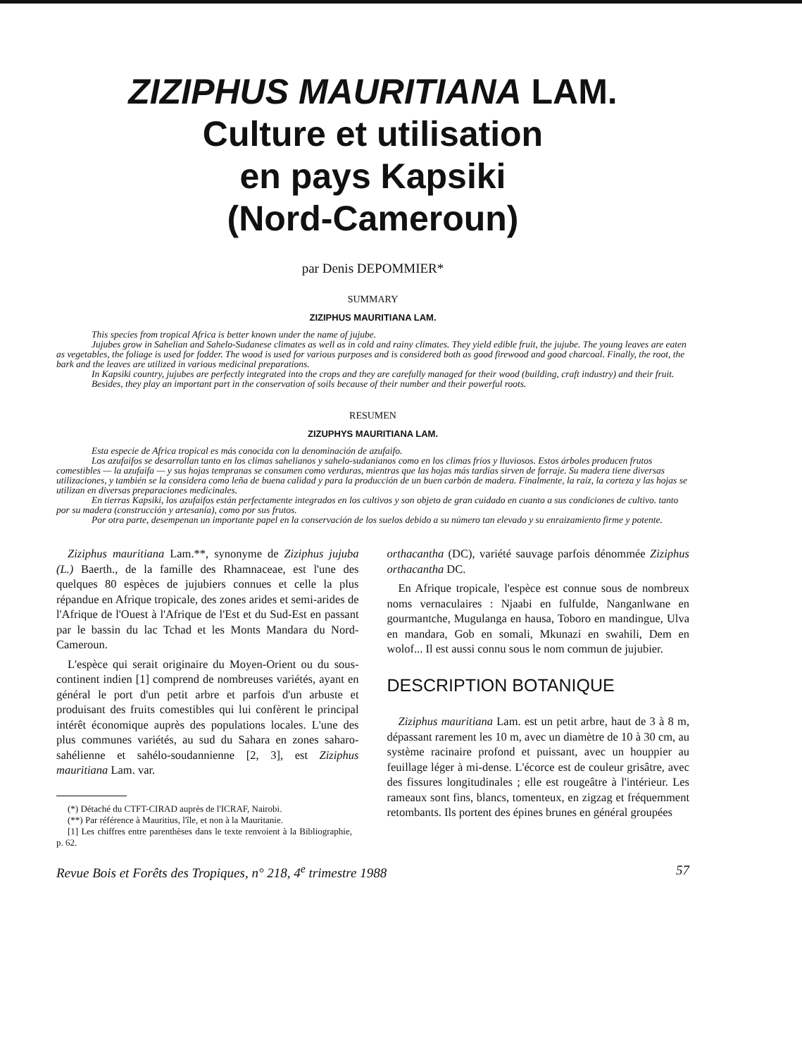ZIZIPHUS MAURITIANA LAM.
Culture et utilisation
en pays Kapsiki
(Nord-Cameroun)
par Denis DEPOMMIER*
SUMMARY
ZIZIPHUS MAURITIANA LAM.
This species from tropical Africa is better known under the name of jujube.
Jujubes grow in Sahelian and Sahelo-Sudanese climates as well as in cold and rainy climates. They yield edible fruit, the jujube. The young leaves are eaten as vegetables, the foliage is used for fodder. The wood is used for various purposes and is considered both as good firewood and good charcoal. Finally, the root, the bark and the leaves are utilized in various medicinal preparations.
In Kapsiki country, jujubes are perfectly integrated into the crops and they are carefully managed for their wood (building, craft industry) and their fruit.
Besides, they play an important part in the conservation of soils because of their number and their powerful roots.
RESUMEN
ZIZUPHYS MAURITIANA LAM.
Esta especie de Africa tropical es más conocida con la denominación de azufaifo.
Los azufaifos se desarrollan tanto en los climas sahelianos y sahelo-sudanianos como en los climas fríos y lluviosos. Estos árboles producen frutos comestibles — la azufaifa — y sus hojas tempranas se consumen como verduras, mientras que las hojas más tardías sirven de forraje. Su madera tiene diversas utilizaciones, y también se la considera como leña de buena calidad y para la producción de un buen carbón de madera. Finalmente, la raíz, la corteza y las hojas se utilizan en diversas preparaciones medicinales.
En tierras Kapsiki, los azufaifos están perfectamente integrados en los cultivos y son objeto de gran cuidado en cuanto a sus condiciones de cultivo. tanto por su madera (construcción y artesanía), como por sus frutos.
Por otra parte, desempenan un importante papel en la conservación de los suelos debido a su número tan elevado y su enraizamiento firme y potente.
Ziziphus mauritiana Lam.**, synonyme de Ziziphus jujuba (L.) Baerth., de la famille des Rhamnaceae, est l'une des quelques 80 espèces de jujubiers connues et celle la plus répandue en Afrique tropicale, des zones arides et semi-arides de l'Afrique de l'Ouest à l'Afrique de l'Est et du Sud-Est en passant par le bassin du lac Tchad et les Monts Mandara du Nord-Cameroun.
L'espèce qui serait originaire du Moyen-Orient ou du sous-continent indien [1] comprend de nombreuses variétés, ayant en général le port d'un petit arbre et parfois d'un arbuste et produisant des fruits comestibles qui lui confèrent le principal intérêt économique auprès des populations locales. L'une des plus communes variétés, au sud du Sahara en zones saharo-sahélienne et sahélo-soudannienne [2, 3], est Ziziphus mauritiana Lam. var.
(*) Détaché du CTFT-CIRAD auprès de l'ICRAF, Nairobi.
(**) Par référence à Mauritius, l'île, et non à la Mauritanie.
[1] Les chiffres entre parenthèses dans le texte renvoient à la Bibliographie, p. 62.
orthacantha (DC), variété sauvage parfois dénommée Ziziphus orthacantha DC.
En Afrique tropicale, l'espèce est connue sous de nombreux noms vernaculaires : Njaabi en fulfulde, Nanganlwane en gourmantche, Mugulanga en hausa, Toboro en mandingue, Ulva en mandara, Gob en somali, Mkunazi en swahili, Dem en wolof... Il est aussi connu sous le nom commun de jujubier.
DESCRIPTION BOTANIQUE
Ziziphus mauritiana Lam. est un petit arbre, haut de 3 à 8 m, dépassant rarement les 10 m, avec un diamètre de 10 à 30 cm, au système racinaire profond et puissant, avec un houppier au feuillage léger à mi-dense. L'écorce est de couleur grisâtre, avec des fissures longitudinales ; elle est rougeâtre à l'intérieur. Les rameaux sont fins, blancs, tomenteux, en zigzag et fréquemment retombants. Ils portent des épines brunes en général groupées
Revue Bois et Forêts des Tropiques, n° 218, 4<sup>e</sup> trimestre 1988 57